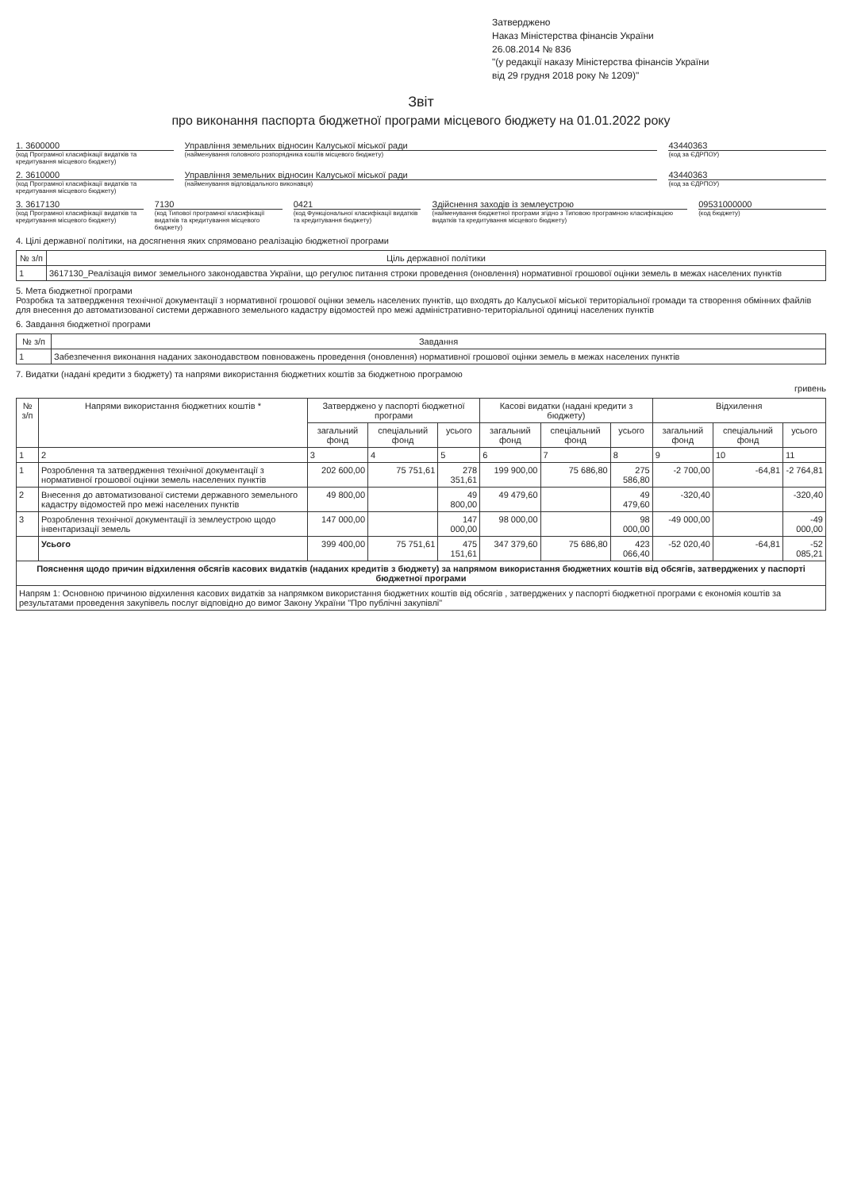Затверджено
Наказ Міністерства фінансів України
26.08.2014 № 836
"(у редакції наказу Міністерства фінансів України
від 29 грудня 2018 року № 1209)"
Звіт
про виконання паспорта бюджетної програми місцевого бюджету на 01.01.2022 року
1. 3600000
(код Програмної класифікації видатків та кредитування місцевого бюджету)
Управління земельних відносин Калуської міської ради
(найменування головного розпорядника коштів місцевого бюджету)
43440363
(код за ЄДРПОУ)
2. 3610000
(код Програмної класифікації видатків та кредитування місцевого бюджету)
Управління земельних відносин Калуської міської ради
(найменування відповідального виконавця)
43440363
(код за ЄДРПОУ)
3. 3617130
(код Програмної класифікації видатків та кредитування місцевого бюджету)
7130
(код Типової програмної класифікації видатків та кредитування місцевого бюджету)
0421
(код Функціональної класифікації видатків та кредитування бюджету)
Здійснення заходів із землеустрою
(найменування бюджетної програми згідно з Типовою програмною класифікацією видатків та кредитування місцевого бюджету)
09531000000
(код бюджету)
4. Цілі державної політики, на досягнення яких спрямовано реалізацію бюджетної програми
| № з/п | Ціль державної політики |
| --- | --- |
| 1 | 3617130_Реалізація вимог земельного законодавства України, що регулює питання строки проведення (оновлення) нормативної грошової оцінки земель в межах населених пунктів |
5. Мета бюджетної програми
Розробка та затвердження технічної документації з нормативної грошової оцінки земель населених пунктів, що входять до Калуської міської територіальної громади та створення обмінних файлів для внесення до автоматизованої системи державного земельного кадастру відомостей про межі адміністративно-територіальної одиниці населених пунктів
6. Завдання бюджетної програми
| № з/п | Завдання |
| --- | --- |
| 1 | Забезпечення виконання наданих законодавством повноважень проведення (оновлення) нормативної грошової оцінки земель в межах населених пунктів |
7. Видатки (надані кредити з бюджету) та напрями використання бюджетних коштів за бюджетною програмою
гривень
| № з/п | Напрями використання бюджетних коштів * | Затверджено у паспорті бюджетної програми | | | Касові видатки (надані кредити з бюджету) | | | Відхилення | | |
| --- | --- | --- | --- | --- | --- | --- | --- | --- | --- | --- |
| | | загальний фонд | спеціальний фонд | усього | загальний фонд | спеціальний фонд | усього | загальний фонд | спеціальний фонд | усього |
| 1 | 2 | 3 | 4 | 5 | 6 | 7 | 8 | 9 | 10 | 11 |
| 1 | Розроблення та затвердження технічної документації з нормативної грошової оцінки земель населених пунктів | 202 600,00 | 75 751,61 | 278 351,61 | 199 900,00 | 75 686,80 | 275 586,80 | -2 700,00 | -64,81 | -2 764,81 |
| 2 | Внесення до автоматизованої системи державного земельного кадастру відомостей про межі населених пунктів | 49 800,00 | | 49 800,00 | 49 479,60 | | 49 479,60 | -320,40 | | -320,40 |
| 3 | Розроблення технічної документації із землеустрою щодо інвентаризації земель | 147 000,00 | | 147 000,00 | 98 000,00 | | 98 000,00 | -49 000,00 | | -49 000,00 |
| | Усього | 399 400,00 | 75 751,61 | 475 151,61 | 347 379,60 | 75 686,80 | 423 066,40 | -52 020,40 | -64,81 | -52 085,21 |
| Пояснення щодо причин відхилення обсягів касових видатків (наданих кредитів з бюджету) за напрямом використання бюджетних коштів від обсягів, затверджених у паспорті бюджетної програми | | | | | | | | | | |
| Напрям 1: Основною причиною відхилення касових видатків за напрямком використання бюджетних коштів від обсягів , затверджених у паспорті бюджетної програми є економія коштів за результатами проведення закупівель послуг відповідно до вимог Закону України "Про публічні закупівлі" | | | | | | | | | | |